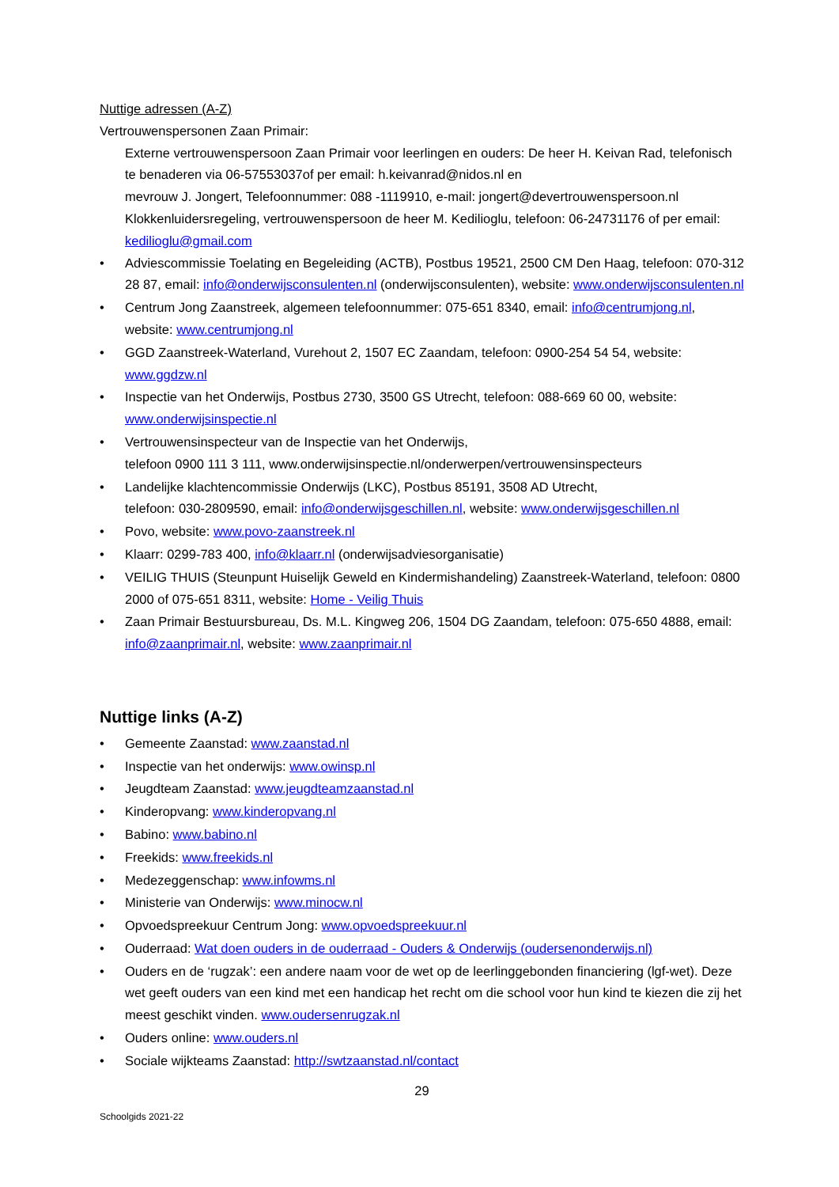Nuttige adressen (A-Z)
Vertrouwenspersonen Zaan Primair:
Externe vertrouwenspersoon Zaan Primair voor leerlingen en ouders: De heer H. Keivan Rad, telefonisch te benaderen via 06-57553037of per email: h.keivanrad@nidos.nl en
mevrouw J. Jongert, Telefoonnummer: 088 -1119910, e-mail: jongert@devertrouwenspersoon.nl
Klokkenluidersregeling, vertrouwenspersoon de heer M. Kedilioglu, telefoon: 06-24731176 of per email: kedilioglu@gmail.com
• Adviescommissie Toelating en Begeleiding (ACTB), Postbus 19521, 2500 CM Den Haag, telefoon: 070-312 28 87, email: info@onderwijsconsulenten.nl (onderwijsconsulenten), website: www.onderwijsconsulenten.nl
• Centrum Jong Zaanstreek, algemeen telefoonnummer: 075-651 8340, email: info@centrumjong.nl, website: www.centrumjong.nl
• GGD Zaanstreek-Waterland, Vurehout 2, 1507 EC Zaandam, telefoon: 0900-254 54 54, website: www.ggdzw.nl
• Inspectie van het Onderwijs, Postbus 2730, 3500 GS Utrecht, telefoon: 088-669 60 00, website: www.onderwijsinspectie.nl
• Vertrouwensinspecteur van de Inspectie van het Onderwijs,
telefoon 0900 111 3 111, www.onderwijsinspectie.nl/onderwerpen/vertrouwensinspecteurs
• Landelijke klachtencommissie Onderwijs (LKC), Postbus 85191, 3508 AD Utrecht,
telefoon: 030-2809590, email: info@onderwijsgeschillen.nl, website: www.onderwijsgeschillen.nl
• Povo, website: www.povo-zaanstreek.nl
• Klaarr: 0299-783 400, info@klaarr.nl (onderwijsadviesorganisatie)
• VEILIG THUIS (Steunpunt Huiselijk Geweld en Kindermishandeling) Zaanstreek-Waterland, telefoon: 0800 2000 of 075-651 8311, website: Home - Veilig Thuis
• Zaan Primair Bestuursbureau, Ds. M.L. Kingweg 206, 1504 DG Zaandam, telefoon: 075-650 4888, email: info@zaanprimair.nl, website: www.zaanprimair.nl
Nuttige links (A-Z)
• Gemeente Zaanstad: www.zaanstad.nl
• Inspectie van het onderwijs: www.owinsp.nl
• Jeugdteam Zaanstad: www.jeugdteamzaanstad.nl
• Kinderopvang: www.kinderopvang.nl
• Babino: www.babino.nl
• Freekids: www.freekids.nl
• Medezeggenschap: www.infowms.nl
• Ministerie van Onderwijs: www.minocw.nl
• Opvoedspreekuur Centrum Jong: www.opvoedspreekuur.nl
• Ouderraad: Wat doen ouders in de ouderraad - Ouders & Onderwijs (oudersenonderwijs.nl)
• Ouders en de ‘rugzak’: een andere naam voor de wet op de leerlinggebonden financiering (lgf-wet). Deze wet geeft ouders van een kind met een handicap het recht om die school voor hun kind te kiezen die zij het meest geschikt vinden. www.oudersenrugzak.nl
• Ouders online: www.ouders.nl
• Sociale wijkteams Zaanstad: http://swtzaanstad.nl/contact
29
Schoolgids 2021-22